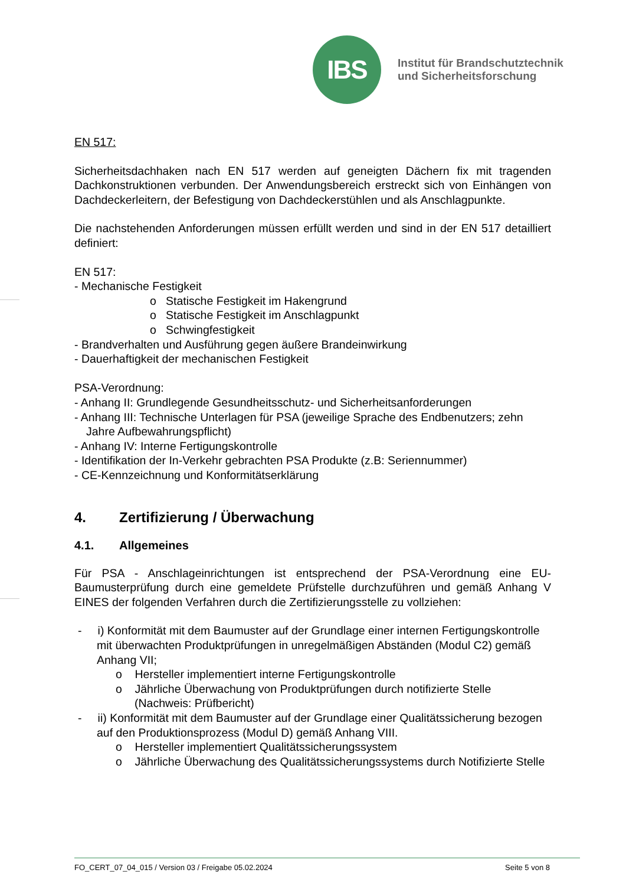IBS
Institut für Brandschutztechnik
und Sicherheitsforschung
EN 517:
Sicherheitsdachhaken nach EN 517 werden auf geneigten Dächern fix mit tragenden Dachkonstruktionen verbunden. Der Anwendungsbereich erstreckt sich von Einhängen von Dachdeckerleitern, der Befestigung von Dachdeckerstühlen und als Anschlagpunkte.
Die nachstehenden Anforderungen müssen erfüllt werden und sind in der EN 517 detailliert definiert:
EN 517:
- Mechanische Festigkeit
o Statische Festigkeit im Hakengrund
o Statische Festigkeit im Anschlagpunkt
o Schwingfestigkeit
- Brandverhalten und Ausführung gegen äußere Brandeinwirkung
- Dauerhaftigkeit der mechanischen Festigkeit
PSA-Verordnung:
- Anhang II: Grundlegende Gesundheitsschutz- und Sicherheitsanforderungen
- Anhang III: Technische Unterlagen für PSA (jeweilige Sprache des Endbenutzers; zehn Jahre Aufbewahrungspflicht)
- Anhang IV: Interne Fertigungskontrolle
- Identifikation der In-Verkehr gebrachten PSA Produkte (z.B: Seriennummer)
- CE-Kennzeichnung und Konformitätserklärung
4. Zertifizierung / Überwachung
4.1. Allgemeines
Für PSA - Anschlageinrichtungen ist entsprechend der PSA-Verordnung eine EU-Baumusterprüfung durch eine gemeldete Prüfstelle durchzuführen und gemäß Anhang V EINES der folgenden Verfahren durch die Zertifizierungsstelle zu vollziehen:
- i) Konformität mit dem Baumuster auf der Grundlage einer internen Fertigungskontrolle mit überwachten Produktprüfungen in unregelmäßigen Abständen (Modul C2) gemäß Anhang VII;
o Hersteller implementiert interne Fertigungskontrolle
o Jährliche Überwachung von Produktprüfungen durch notifizierte Stelle (Nachweis: Prüfbericht)
- ii) Konformität mit dem Baumuster auf der Grundlage einer Qualitätssicherung bezogen auf den Produktionsprozess (Modul D) gemäß Anhang VIII.
o Hersteller implementiert Qualitätssicherungssystem
o Jährliche Überwachung des Qualitätssicherungssystems durch Notifizierte Stelle
FO_CERT_07_04_015 / Version 03 / Freigabe 05.02.2024 Seite 5 von 8